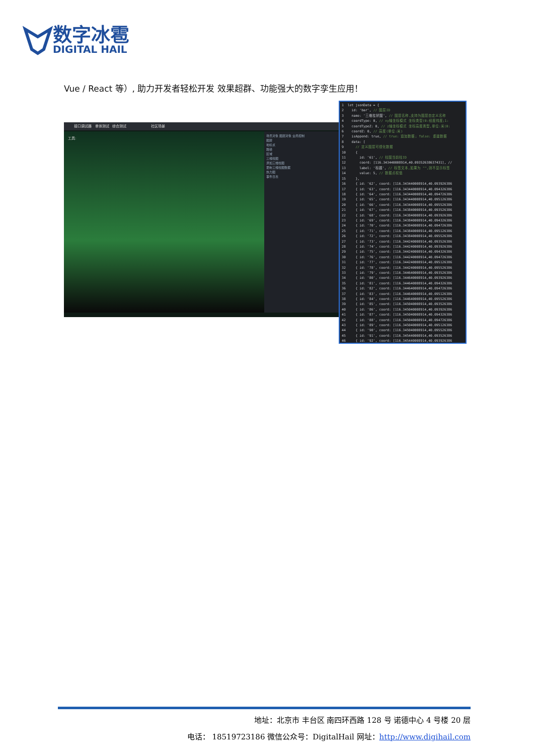数字冰雹
DIGITAL HAIL
Vue / React 等）, 助力开发者轻松开发 效果超群、功能强大的数字孪生应用！
接口调试器 单体测试 综合测试 社区场景
工具:
场景对象 图层对象 全局控制
图层
地标点
路径
区域
三维柱图
添加三维柱图
更新三维柱图数据
热力图
事件日志
1 let jsonData = { 2 id: 'bar', // 图层ID 3 name: '三维柱状图', // 图层名称,支持为图层自定义名称 4 coordType: 0, // xy轴坐标模式 坐标类型(0:经度纬度;1: 5 coordTypeZ: 0, // z轴坐标模式 坐标高度类型,单位:米(0: 6 coordZ: 0, // 高度(单位:米) 7 isAppend: true, // true: 追加数据; false: 重建数据 8 data: [ 9 // 定义图层可视化数据 10 { 11 id: '61', // 柱图当前柱ID 12 coord: [116.343440008914,40.09352638637431], // 13 label: '标题', // 标签文本,如果为 "",则不显示标签 14 value: 5, // 数据点权值 15 }, 16 { id: '62', coord: [116.343440008914,40.093926386 17 { id: '63', coord: [116.343440008914,40.094326386 18 { id: '64', coord: [116.343440008914,40.094726386 19 { id: '65', coord: [116.343440008914,40.095126386 20 { id: '66', coord: [116.343440008914,40.095526386 21 { id: '67', coord: [116.343840008914,40.093526386 22 { id: '68', coord: [116.343840008914,40.093926386 23 { id: '69', coord: [116.343840008914,40.094326386 24 { id: '70', coord: [116.343840008914,40.094726386 25 { id: '71', coord: [116.343840008914,40.095126386 26 { id: '72', coord: [116.343840008914,40.095526386 27 { id: '73', coord: [116.344240008914,40.093526386 28 { id: '74', coord: [116.344240008914,40.093926386 29 { id: '75', coord: [116.344240008914,40.094326386 30 { id: '76', coord: [116.344240008914,40.094726386 31 { id: '77', coord: [116.344240008914,40.095126386 32 { id: '78', coord: [116.344240008914,40.095526386 33 { id: '79', coord: [116.344640008914,40.093526386 34 { id: '80', coord: [116.344640008914,40.093926386 35 { id: '81', coord: [116.344640008914,40.094326386 36 { id: '82', coord: [116.344640008914,40.094726386 37 { id: '83', coord: [116.344640008914,40.095126386 38 { id: '84', coord: [116.344640008914,40.095526386 39 { id: '85', coord: [116.345040008914,40.093526386 40 { id: '86', coord: [116.345040008914,40.093926386 41 { id: '87', coord: [116.345040008914,40.094326386 42 { id: '88', coord: [116.345040008914,40.094726386 43 { id: '89', coord: [116.345040008914,40.095126386 44 { id: '90', coord: [116.345040008914,40.095526386 45 { id: '91', coord: [116.345440008914,40.093526386 46 { id: '92', coord: [116.345440008914,40.093926386
地址：北京市 丰台区 南四环西路 128 号 诺德中心 4 号楼 20 层
电话： 18519723186 微信公众号：DigitalHail 网址：http://www.digihail.com